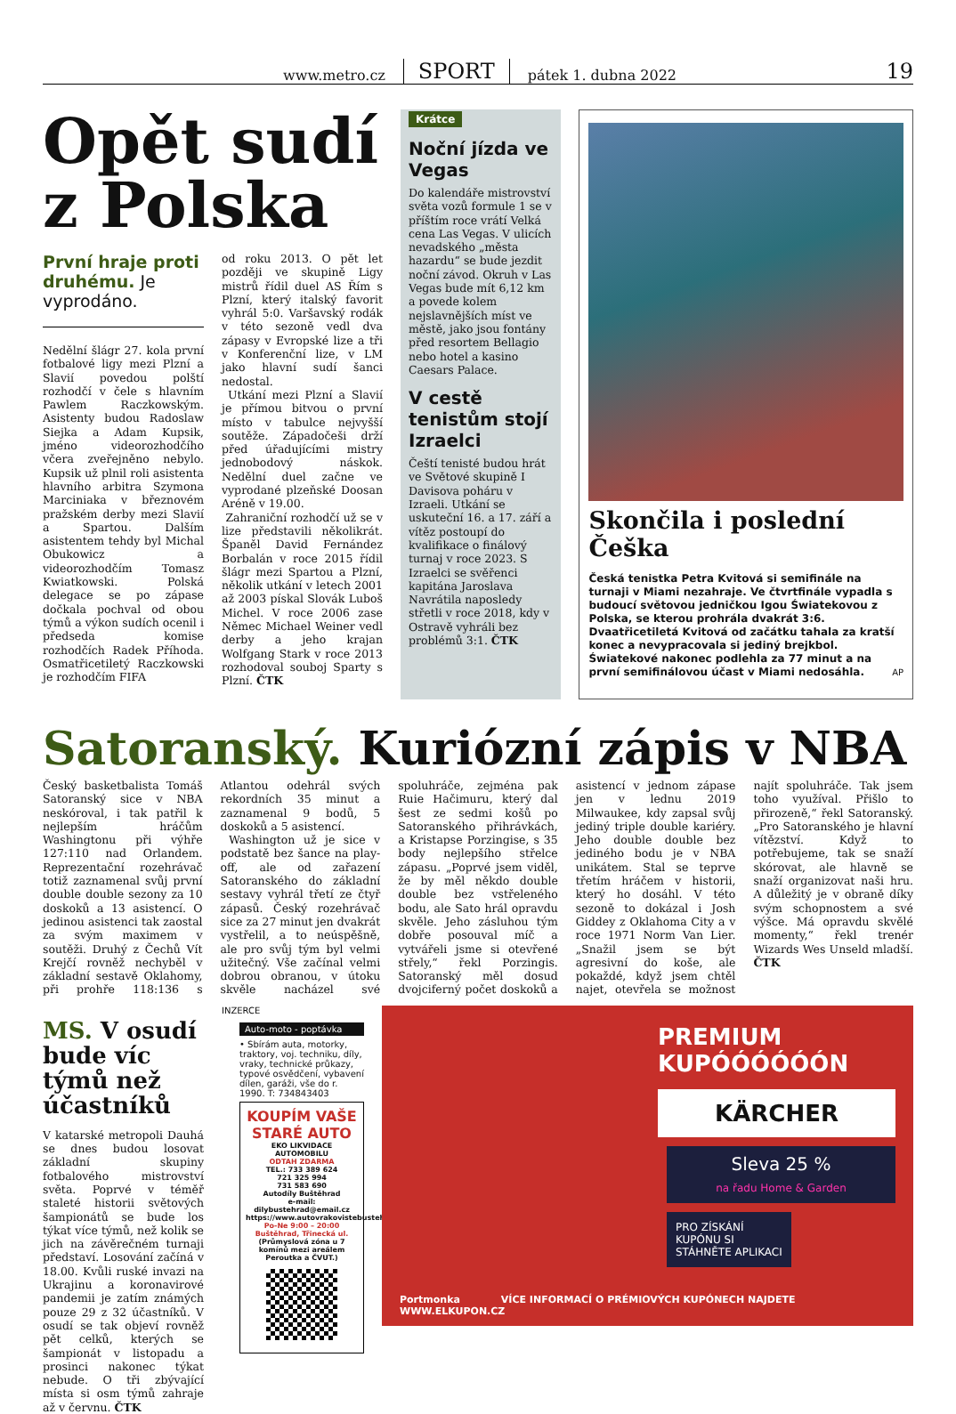www.metro.cz SPORT pátek 1. dubna 2022 19
Opět sudí z Polska
První hraje proti druhému. Je vyprodáno.
Nedělní šlágr 27. kola první fotbalové ligy mezi Plzní a Slavií povedou polští rozhodčí v čele s hlavním Pawlem Raczkowským. Asistenty budou Radoslaw Siejka a Adam Kupsik, jméno videorozhodčího včera zveřejněno nebylo. Kupsik už plnil roli asistenta hlavního arbitra Szymona Marciniaka v březnovém pražském derby mezi Slavií a Spartou. Dalším asistentem tehdy byl Michal Obukowicz a videorozhodčím Tomasz Kwiatkowski. Polská delegace se po zápase dočkala pochval od obou týmů a výkon sudích ocenil i předseda komise rozhodčích Radek Příhoda. Osmatřicetiletý Raczkowski je rozhodčím FIFA
od roku 2013. O pět let později ve skupině Ligy mistrů řídil duel AS Řím s Plzní, který italský favorit vyhrál 5:0. Varšavský rodák v této sezoně vedl dva zápasy v Evropské lize a tři v Konferenční lize, v LM jako hlavní sudí šanci nedostal.
Utkání mezi Plzní a Slavií je přímou bitvou o první místo v tabulce nejvyšší soutěže. Západočeši drží před úřadujícími mistry jednobodový náskok. Nedělní duel začne ve vyprodané plzeňské Doosan Aréně v 19.00.
Zahraniční rozhodčí už se v lize představili několikrát. Španěl David Fernández Borbalán v roce 2015 řídil šlágr mezi Spartou a Plzní, několik utkání v letech 2001 až 2003 pískal Slovák Luboš Michel. V roce 2006 zase Němec Michael Weiner vedl derby a jeho krajan Wolfgang Stark v roce 2013 rozhodoval souboj Sparty s Plzní. ČTK
Krátce
Noční jízda ve Vegas
Do kalendáře mistrovství světa vozů formule 1 se v příštím roce vrátí Velká cena Las Vegas. V ulicích nevadského „města hazardu“ se bude jezdit noční závod. Okruh v Las Vegas bude mít 6,12 km a povede kolem nejslavnějších míst ve městě, jako jsou fontány před resortem Bellagio nebo hotel a kasino Caesars Palace.
V cestě tenistům stojí Izraelci
Čeští tenisté budou hrát ve Světové skupině I Davisova poháru v Izraeli. Utkání se uskuteční 16. a 17. září a vítěz postoupí do kvalifikace o finálový turnaj v roce 2023. S Izraelci se svěřenci kapitána Jaroslava Navrátila naposledy střetli v roce 2018, kdy v Ostravě vyhráli bez problémů 3:1. ČTK
Skončila i poslední Češka
Česká tenistka Petra Kvitová si semifinále na turnaji v Miami nezahraje. Ve čtvrtfinále vypadla s budoucí světovou jedničkou Igou Światekovou z Polska, se kterou prohrála dvakrát 3:6. Dvaatřicetiletá Kvitová od začátku tahala za kratší konec a nevypracovala si jediný brejkbol. Światekové nakonec podlehla za 77 minut a na první semifinálovou účast v Miami nedosáhla. AP
Satoranský. Kuriózní zápis v NBA
Český basketbalista Tomáš Satoranský sice v NBA neskóroval, i tak patřil k nejlepším hráčům Washingtonu při výhře 127:110 nad Orlandem. Reprezentační rozehrávač totiž zaznamenal svůj první double double sezony za 10 doskoků a 13 asistencí. O jedinou asistenci tak zaostal za svým maximem v soutěži. Druhý z Čechů Vít Krejčí rovněž nechyběl v základní sestavě Oklahomy, při prohře 118:136 s Atlantou odehrál svých rekordních 35 minut a zaznamenal 9 bodů, 5 doskoků a 5 asistencí.
Washington už je sice v podstatě bez šance na play-off, ale od zařazení Satoranského do základní sestavy vyhrál třetí ze čtyř zápasů. Český rozehrávač sice za 27 minut jen dvakrát vystřelil, a to neúspěšně, ale pro svůj tým byl velmi užitečný. Vše začínal velmi dobrou obranou, v útoku skvěle nacházel své spoluhráče, zejména pak Ruie Hačimuru, který dal šest ze sedmi košů po Satoranského přihrávkách, a Kristapse Porzingise, s 35 body nejlepšího střelce zápasu. „Poprvé jsem viděl, že by měl někdo double double bez vstřeleného bodu, ale Sato hrál opravdu skvěle. Jeho zásluhou tým dobře posouval míč a vytvářeli jsme si otevřené střely,“ řekl Porzingis. Satoranský měl dosud dvojciferný počet doskoků a asistencí v jednom zápase jen v lednu 2019 Milwaukee, kdy zapsal svůj jediný triple double kariéry. Jeho double double bez jediného bodu je v NBA unikátem. Stal se teprve třetím hráčem v historii, který ho dosáhl. V této sezoně to dokázal i Josh Giddey z Oklahoma City a v roce 1971 Norm Van Lier. „Snažil jsem se být agresivní do koše, ale pokaždé, když jsem chtěl najet, otevřela se možnost najít spoluhráče. Tak jsem toho využíval. Přišlo to přirozeně,“ řekl Satoranský. „Pro Satoranského je hlavní vítězství. Když to potřebujeme, tak se snaží skórovat, ale hlavně se snaží organizovat naši hru. A důležitý je v obraně díky svým schopnostem a své výšce. Má opravdu skvělé momenty,“ řekl trenér Wizards Wes Unseld mladší. ČTK
MS. V osudí bude víc týmů než účastníků
V katarské metropoli Dauhá se dnes budou losovat základní skupiny fotbalového mistrovství světa. Poprvé v téměř staleté historii světových šampionátů se bude los týkat více týmů, než kolik se jich na závěrečném turnaji představí. Losování začíná v 18.00. Kvůli ruské invazi na Ukrajinu a koronavirové pandemii je zatím známých pouze 29 z 32 účastníků. V osudí se tak objeví rovněž pět celků, kterých se šampionát v listopadu a prosinci nakonec týkat nebude. O tři zbývající místa si osm týmů zahraje až v červnu. ČTK
INZERCE
Auto-moto - poptávka
• Sbírám auta, motorky, traktory, voj. techniku, díly, vraky, technické průkazy, typové osvědčení, vybavení dílen, garáži, vše do r. 1990. T: 734843403
KOUPÍM VAŠE STARÉ AUTO
EKO LIKVIDACE AUTOMOBILU
ODTAH ZDARMA
TEL.: 733 389 624
721 325 994
731 583 690
Autodíly Buštěhrad
e-mail: dilybustehrad@email.cz
https://www.autovrakovistebustehrad.cz/
Po-Ne 9:00 – 20:00
Buštěhrad, Třinecká ul.
(Průmyslová zóna u 7 komínů mezi areálem Peroutka a ČVUT.)
PREMIUM
KUPÓÓÓÓÓÓN
KÄRCHER
Sleva 25 %
na řadu Home & Garden
PRO ZÍSKÁNÍ KUPÓNU SI STÁHNĚTE APLIKACI
Portmonka VÍCE INFORMACÍ O PRÉMIOVÝCH KUPÓNECH NAJDETE WWW.ELKUPON.CZ